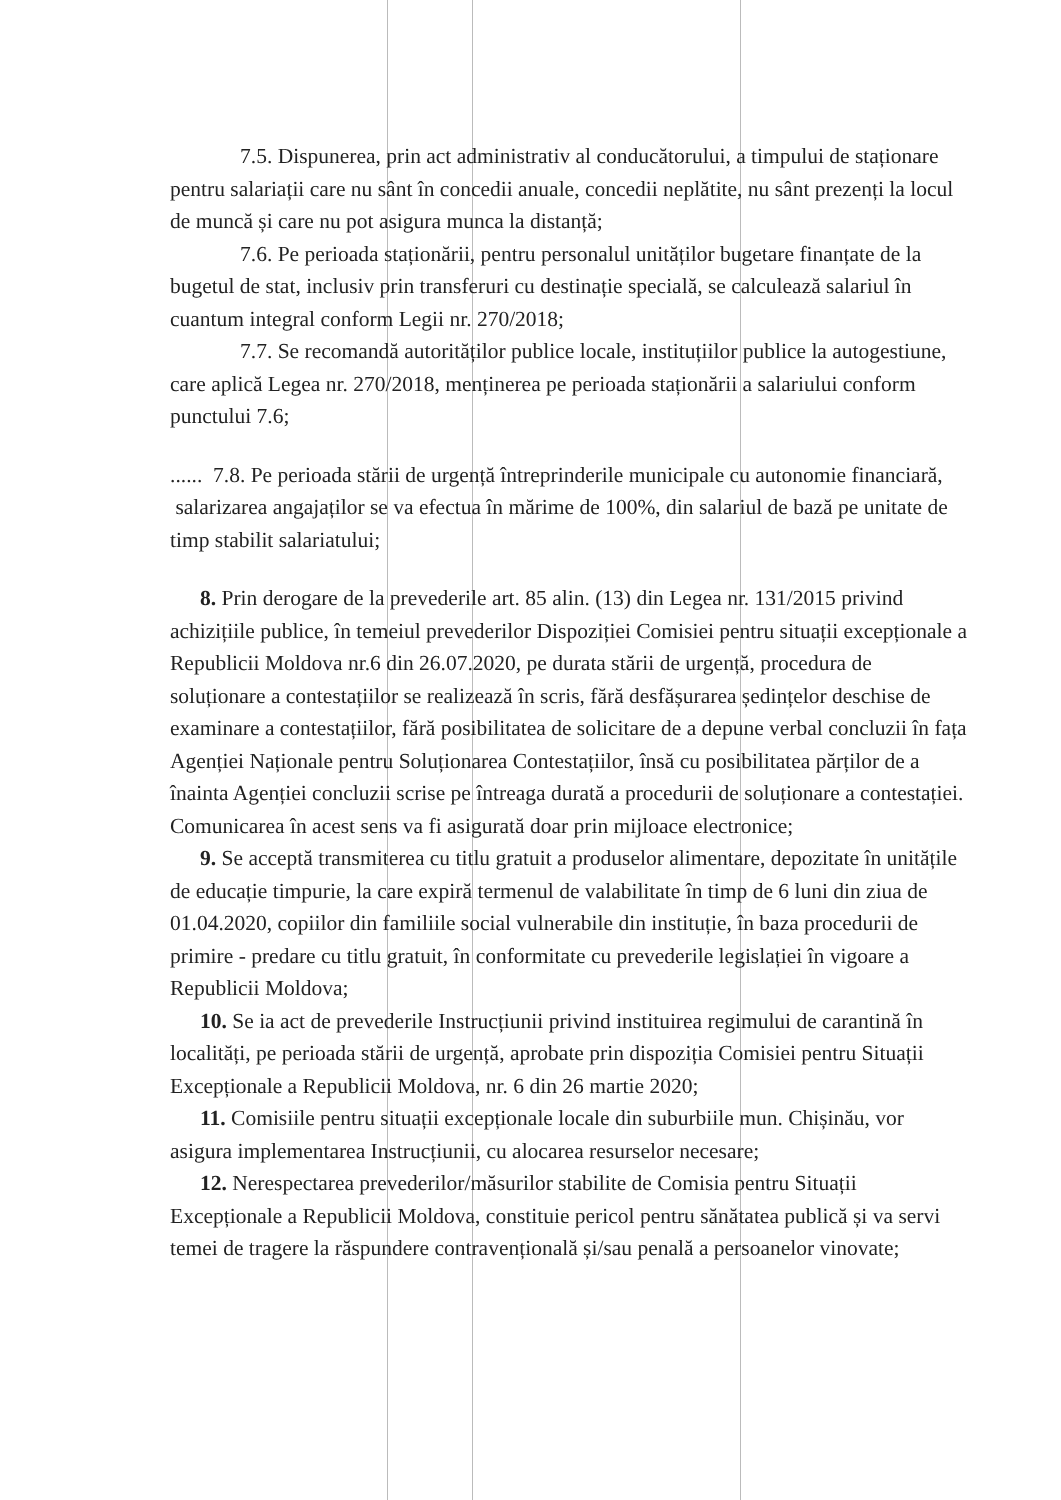7.5. Dispunerea, prin act administrativ al conducătorului, a timpului de staționare pentru salariații care nu sânt în concedii anuale, concedii neplătite, nu sânt prezenți la locul de muncă și care nu pot asigura munca la distanță;
7.6. Pe perioada staționării, pentru personalul unităților bugetare finanțate de la bugetul de stat, inclusiv prin transferuri cu destinație specială, se calculează salariul în cuantum integral conform Legii nr. 270/2018;
7.7. Se recomandă autorităților publice locale, instituțiilor publice la autogestiune, care aplică Legea nr. 270/2018, menținerea pe perioada staționării a salariului conform punctului 7.6;
...... 7.8. Pe perioada stării de urgență întreprinderile municipale cu autonomie financiară, salarizarea angajaților se va efectua în mărime de 100%, din salariul de bază pe unitate de timp stabilit salariatului;
8. Prin derogare de la prevederile art. 85 alin. (13) din Legea nr. 131/2015 privind achizițiile publice, în temeiul prevederilor Dispoziției Comisiei pentru situații excepționale a Republicii Moldova nr.6 din 26.07.2020, pe durata stării de urgență, procedura de soluționare a contestațiilor se realizează în scris, fără desfășurarea ședințelor deschise de examinare a contestațiilor, fără posibilitatea de solicitare de a depune verbal concluzii în fața Agenției Naționale pentru Soluționarea Contestațiilor, însă cu posibilitatea părților de a înainta Agenției concluzii scrise pe întreaga durată a procedurii de soluționare a contestației. Comunicarea în acest sens va fi asigurată doar prin mijloace electronice;
9. Se acceptă transmiterea cu titlu gratuit a produselor alimentare, depozitate în unitățile de educație timpurie, la care expiră termenul de valabilitate în timp de 6 luni din ziua de 01.04.2020, copiilor din familiile social vulnerabile din instituție, în baza procedurii de primire - predare cu titlu gratuit, în conformitate cu prevederile legislației în vigoare a Republicii Moldova;
10. Se ia act de prevederile Instrucțiunii privind instituirea regimului de carantină în localități, pe perioada stării de urgență, aprobate prin dispoziția Comisiei pentru Situații Excepționale a Republicii Moldova, nr. 6 din 26 martie 2020;
11. Comisiile pentru situații excepționale locale din suburbiile mun. Chișinău, vor asigura implementarea Instrucțiunii, cu alocarea resurselor necesare;
12. Nerespectarea prevederilor/măsurilor stabilite de Comisia pentru Situații Excepționale a Republicii Moldova, constituie pericol pentru sănătatea publică și va servi temei de tragere la răspundere contravențională și/sau penală a persoanelor vinovate;